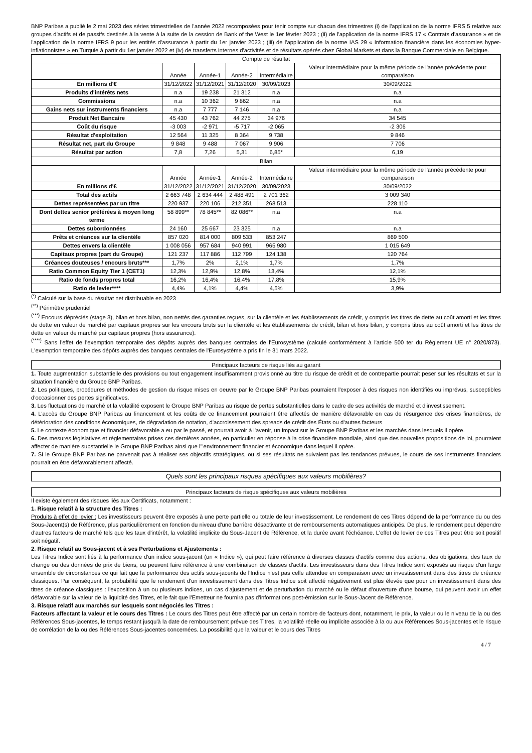BNP Paribas a publié le 2 mai 2023 des séries trimestrielles de l'année 2022 recomposées pour tenir compte sur chacun des trimestres (i) de l'application de la norme IFRS 5 relative aux groupes d'actifs et de passifs destinés à la vente à la suite de la cession de Bank of the West le 1er février 2023 ; (ii) de l'application de la norme IFRS 17 « Contrats d'assurance » et de l'application de la norme IFRS 9 pour les entités d'assurance à partir du 1er janvier 2023 ; (iii) de l'application de la norme IAS 29 « Information financière dans les économies hyper-inflationnistes » en Turquie à partir du 1er janvier 2022 et (iv) de transferts internes d'activités et de résultats opérés chez Global Markets et dans la Banque Commerciale en Belgique.
| Compte de résultat | | | | | |
| | Année | Année-1 | Année-2 | Intermédiaire | Valeur intermédiaire pour la même période de l'année précédente pour comparaison |
| En millions d'€ | 31/12/2022 | 31/12/2021 | 31/12/2020 | 30/09/2023 | 30/09/2022 |
| Produits d'intérêts nets | n.a | 19 238 | 21 312 | n.a | n.a |
| Commissions | n.a | 10 362 | 9 862 | n.a | n.a |
| Gains nets sur instruments financiers | n.a | 7 777 | 7 146 | n.a | n.a |
| Produit Net Bancaire | 45 430 | 43 762 | 44 275 | 34 976 | 34 545 |
| Coût du risque | -3 003 | -2 971 | -5 717 | -2 065 | -2 306 |
| Résultat d'exploitation | 12 564 | 11 325 | 8 364 | 9 738 | 9 846 |
| Résultat net, part du Groupe | 9 848 | 9 488 | 7 067 | 9 906 | 7 706 |
| Résultat par action | 7,8 | 7,26 | 5,31 | 6,85* | 6,19 |
| Bilan | | | | | |
| | Année | Année-1 | Année-2 | Intermédiaire | Valeur intermédiaire pour la même période de l'année précédente pour comparaison |
| En millions d'€ | 31/12/2022 | 31/12/2021 | 31/12/2020 | 30/09/2023 | 30/09/2022 |
| Total des actifs | 2 663 748 | 2 634 444 | 2 488 491 | 2 701 362 | 3 009 340 |
| Dettes représentées par un titre | 220 937 | 220 106 | 212 351 | 268 513 | 228 110 |
| Dont dettes senior préférées à moyen long terme | 58 899** | 78 845** | 82 086** | n.a | n.a |
| Dettes subordonnées | 24 160 | 25 667 | 23 325 | n.a | n.a |
| Prêts et créances sur la clientèle | 857 020 | 814 000 | 809 533 | 853 247 | 869 500 |
| Dettes envers la clientèle | 1 008 056 | 957 684 | 940 991 | 965 980 | 1 015 649 |
| Capitaux propres (part du Groupe) | 121 237 | 117 886 | 112 799 | 124 138 | 120 764 |
| Créances douteuses / encours bruts*** | 1,7% | 2% | 2,1% | 1,7% | 1,7% |
| Ratio Common Equity Tier 1 (CET1) | 12,3% | 12,9% | 12,8% | 13,4% | 12,1% |
| Ratio de fonds propres total | 16,2% | 16,4% | 16,4% | 17,8% | 15,9% |
| Ratio de levier**** | 4,4% | 4,1% | 4,4% | 4,5% | 3,9% |
<sup>(*)</sup> Calculé sur la base du résultat net distribuable en 2023
<sup>(**)</sup> Périmètre prudentiel
<sup>(***)</sup> Encours dépréciés (stage 3), bilan et hors bilan, non nettés des garanties reçues, sur la clientèle et les établissements de crédit, y compris les titres de dette au coût amorti et les titres de dette en valeur de marché par capitaux propres sur les encours bruts sur la clientèle et les établissements de crédit, bilan et hors bilan, y compris titres au coût amorti et les titres de dette en valeur de marché par capitaux propres (hors assurance).
<sup>(****)</sup> Sans l'effet de l'exemption temporaire des dépôts auprès des banques centrales de l'Eurosystème (calculé conformément à l'article 500 ter du Règlement UE n° 2020/873). L'exemption temporaire des dépôts auprès des banques centrales de l'Eurosystème a pris fin le 31 mars 2022.
Principaux facteurs de risque liés au garant
1. Toute augmentation substantielle des provisions ou tout engagement insuffisamment provisionné au titre du risque de crédit et de contrepartie pourrait peser sur les résultats et sur la situation financière du Groupe BNP Paribas.
2. Les politiques, procédures et méthodes de gestion du risque mises en oeuvre par le Groupe BNP Paribas pourraient l'exposer à des risques non identifiés ou imprévus, susceptibles d'occasionner des pertes significatives.
3. Les fluctuations de marché et la volatilité exposent le Groupe BNP Paribas au risque de pertes substantielles dans le cadre de ses activités de marché et d'investissement.
4. L'accès du Groupe BNP Paribas au financement et les coûts de ce financement pourraient être affectés de manière défavorable en cas de résurgence des crises financières, de détérioration des conditions économiques, de dégradation de notation, d'accroissement des spreads de crédit des États ou d'autres facteurs
5. Le contexte économique et financier défavorable a eu par le passé, et pourrait avoir à l'avenir, un impact sur le Groupe BNP Paribas et les marchés dans lesquels il opère.
6. Des mesures législatives et règlementaires prises ces dernières années, en particulier en réponse à la crise financière mondiale, ainsi que des nouvelles propositions de loi, pourraient affecter de manière substantielle le Groupe BNP Paribas ainsi que l'"environnement financier et économique dans lequel il opère.
7. Si le Groupe BNP Paribas ne parvenait pas à réaliser ses objectifs stratégiques, ou si ses résultats ne suivaient pas les tendances prévues, le cours de ses instruments financiers pourrait en être défavorablement affecté.
Quels sont les principaux risques spécifiques aux valeurs mobilières?
Principaux facteurs de risque spécifiques aux valeurs mobilières
Il existe également des risques liés aux Certificats, notamment :
1. Risque relatif à la structure des Titres :
Produits à effet de levier : Les investisseurs peuvent être exposés à une perte partielle ou totale de leur investissement. Le rendement de ces Titres dépend de la performance du ou des Sous-Jacent(s) de Référence, plus particulièrement en fonction du niveau d'une barrière désactivante et de remboursements automatiques anticipés. De plus, le rendement peut dépendre d'autres facteurs de marché tels que les taux d'intérêt, la volatilité implicite du Sous-Jacent de Référence, et la durée avant l'échéance. L'effet de levier de ces Titres peut être soit positif soit négatif.
2. Risque relatif au Sous-jacent et à ses Perturbations et Ajustements :
Les Titres Indice sont liés à la performance d'un indice sous-jacent (un « Indice »), qui peut faire référence à diverses classes d'actifs comme des actions, des obligations, des taux de change ou des données de prix de biens, ou peuvent faire référence à une combinaison de classes d'actifs. Les investisseurs dans des Titres Indice sont exposés au risque d'un large ensemble de circonstances ce qui fait que la performance des actifs sous-jacents de l'Indice n'est pas celle attendue en comparaison avec un investissement dans des titres de créance classiques. Par conséquent, la probabilité que le rendement d'un investissement dans des Titres Indice soit affecté négativement est plus élevée que pour un investissement dans des titres de créance classiques : l'exposition à un ou plusieurs indices, un cas d'ajustement et de perturbation du marché ou le défaut d'ouverture d'une bourse, qui peuvent avoir un effet défavorable sur la valeur de la liquidité des Titres, et le fait que l'Emetteur ne fournira pas d'informations post-émission sur le Sous-Jacent de Référence.
3. Risque relatif aux marchés sur lesquels sont négociés les Titres :
Facteurs affectant la valeur et le cours des Titres : Le cours des Titres peut être affecté par un certain nombre de facteurs dont, notamment, le prix, la valeur ou le niveau de la ou des Références Sous-jacentes, le temps restant jusqu'à la date de remboursement prévue des Titres, la volatilité réelle ou implicite associée à la ou aux Références Sous-jacentes et le risque de corrélation de la ou des Références Sous-jacentes concernées. La possibilité que la valeur et le cours des Titres
4 / 7